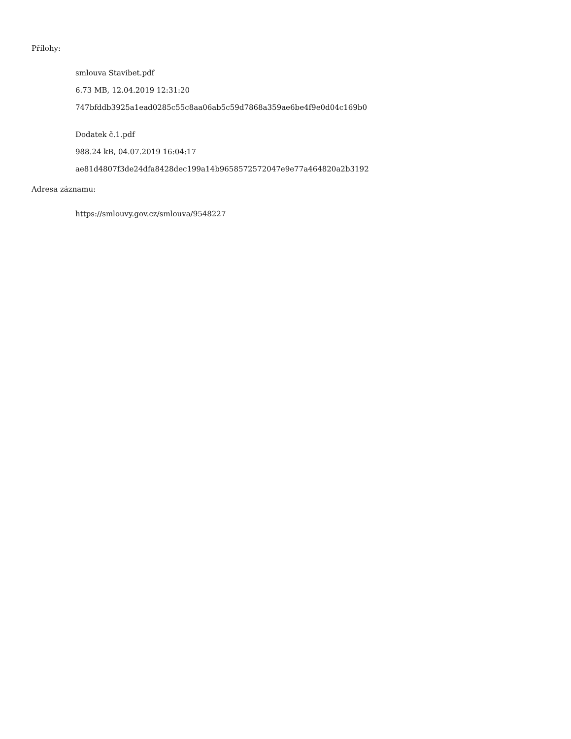Přílohy:
smlouva Stavibet.pdf
6.73 MB, 12.04.2019 12:31:20
747bfddb3925a1ead0285c55c8aa06ab5c59d7868a359ae6be4f9e0d04c169b0
Dodatek č.1.pdf
988.24 kB, 04.07.2019 16:04:17
ae81d4807f3de24dfa8428dec199a14b9658572572047e9e77a464820a2b3192
Adresa záznamu:
https://smlouvy.gov.cz/smlouva/9548227